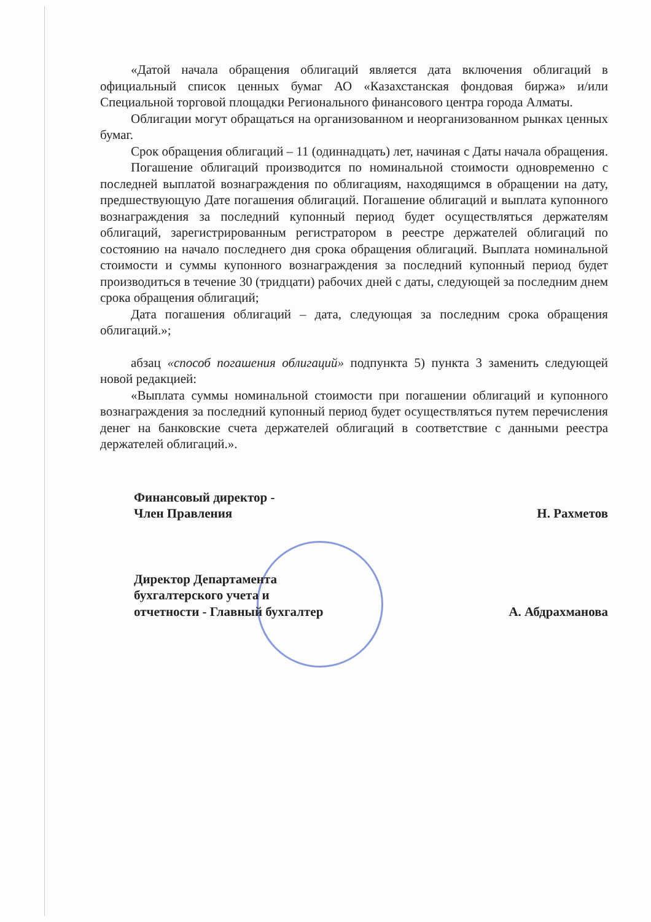«Датой начала обращения облигаций является дата включения облигаций в официальный список ценных бумаг АО «Казахстанская фондовая биржа» и/или Специальной торговой площадки Регионального финансового центра города Алматы.
Облигации могут обращаться на организованном и неорганизованном рынках ценных бумаг.
Срок обращения облигаций – 11 (одиннадцать) лет, начиная с Даты начала обращения.
Погашение облигаций производится по номинальной стоимости одновременно с последней выплатой вознаграждения по облигациям, находящимся в обращении на дату, предшествующую Дате погашения облигаций. Погашение облигаций и выплата купонного вознаграждения за последний купонный период будет осуществляться держателям облигаций, зарегистрированным регистратором в реестре держателей облигаций по состоянию на начало последнего дня срока обращения облигаций. Выплата номинальной стоимости и суммы купонного вознаграждения за последний купонный период будет производиться в течение 30 (тридцати) рабочих дней с даты, следующей за последним днем срока обращения облигаций;
Дата погашения облигаций – дата, следующая за последним срока обращения облигаций.»;
абзац «способ погашения облигаций» подпункта 5) пункта 3 заменить следующей новой редакцией:
«Выплата суммы номинальной стоимости при погашении облигаций и купонного вознаграждения за последний купонный период будет осуществляться путем перечисления денег на банковские счета держателей облигаций в соответствие с данными реестра держателей облигаций.».
Финансовый директор -
Член Правления
Н. Рахметов
Директор Департамента
бухгалтерского учета и
отчетности - Главный бухгалтер
А. Абдрахманова